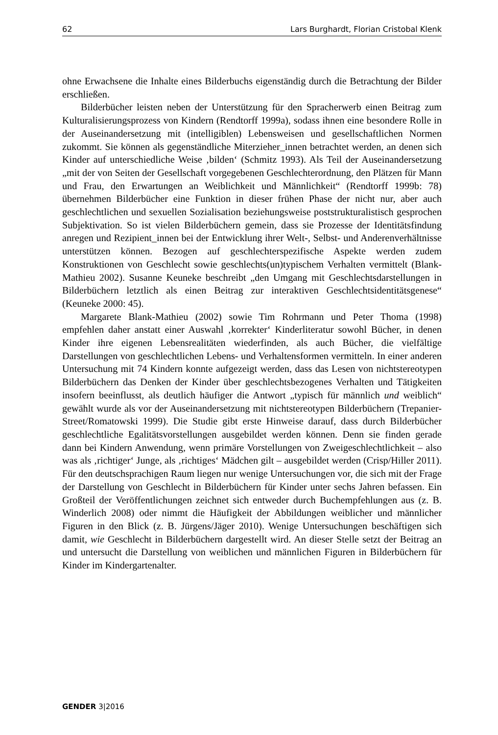62 Lars Burghardt, Florian Cristobal Klenk
ohne Erwachsene die Inhalte eines Bilderbuchs eigenständig durch die Betrachtung der Bilder erschließen.
Bilderbücher leisten neben der Unterstützung für den Spracherwerb einen Beitrag zum Kulturalisierungsprozess von Kindern (Rendtorff 1999a), sodass ihnen eine besondere Rolle in der Auseinandersetzung mit (intelligiblen) Lebensweisen und gesellschaftlichen Normen zukommt. Sie können als gegenständliche Miterzieher_innen betrachtet werden, an denen sich Kinder auf unterschiedliche Weise ‚bilden‘ (Schmitz 1993). Als Teil der Auseinandersetzung „mit der von Seiten der Gesellschaft vorgegebenen Geschlechterordnung, den Plätzen für Mann und Frau, den Erwartungen an Weiblichkeit und Männlichkeit“ (Rendtorff 1999b: 78) übernehmen Bilderbücher eine Funktion in dieser frühen Phase der nicht nur, aber auch geschlechtlichen und sexuellen Sozialisation beziehungsweise poststrukturalistisch gesprochen Subjektivation. So ist vielen Bilderbüchern gemein, dass sie Prozesse der Identitätsfindung anregen und Rezipient_innen bei der Entwicklung ihrer Welt-, Selbst- und Anderenverhältnisse unterstützen können. Bezogen auf geschlechterspezifische Aspekte werden zudem Konstruktionen von Geschlecht sowie geschlechts(un)typischem Verhalten vermittelt (Blank-Mathieu 2002). Susanne Keuneke beschreibt „den Umgang mit Geschlechtsdarstellungen in Bilderbüchern letztlich als einen Beitrag zur interaktiven Geschlechtsidentitätsgenese“ (Keuneke 2000: 45).
Margarete Blank-Mathieu (2002) sowie Tim Rohrmann und Peter Thoma (1998) empfehlen daher anstatt einer Auswahl ‚korrekter‘ Kinderliteratur sowohl Bücher, in denen Kinder ihre eigenen Lebensrealitäten wiederfinden, als auch Bücher, die vielfältige Darstellungen von geschlechtlichen Lebens- und Verhaltensformen vermitteln. In einer anderen Untersuchung mit 74 Kindern konnte aufgezeigt werden, dass das Lesen von nichtstereotypen Bilderbüchern das Denken der Kinder über geschlechtsbezogenes Verhalten und Tätigkeiten insofern beeinflusst, als deutlich häufiger die Antwort „typisch für männlich und weiblich“ gewählt wurde als vor der Auseinandersetzung mit nichtstereotypen Bilderbüchern (Trepanier-Street/Romatowski 1999). Die Studie gibt erste Hinweise darauf, dass durch Bilderbücher geschlechtliche Egalitätsvorstellungen ausgebildet werden können. Denn sie finden gerade dann bei Kindern Anwendung, wenn primäre Vorstellungen von Zweigeschlechtlichkeit – also was als ‚richtiger‘ Junge, als ‚richtiges‘ Mädchen gilt – ausgebildet werden (Crisp/Hiller 2011). Für den deutschsprachigen Raum liegen nur wenige Untersuchungen vor, die sich mit der Frage der Darstellung von Geschlecht in Bilderbüchern für Kinder unter sechs Jahren befassen. Ein Großteil der Veröffentlichungen zeichnet sich entweder durch Buchempfehlungen aus (z. B. Winderlich 2008) oder nimmt die Häufigkeit der Abbildungen weiblicher und männlicher Figuren in den Blick (z. B. Jürgens/Jäger 2010). Wenige Untersuchungen beschäftigen sich damit, wie Geschlecht in Bilderbüchern dargestellt wird. An dieser Stelle setzt der Beitrag an und untersucht die Darstellung von weiblichen und männlichen Figuren in Bilderbüchern für Kinder im Kindergartenalter.
GENDER 3|2016